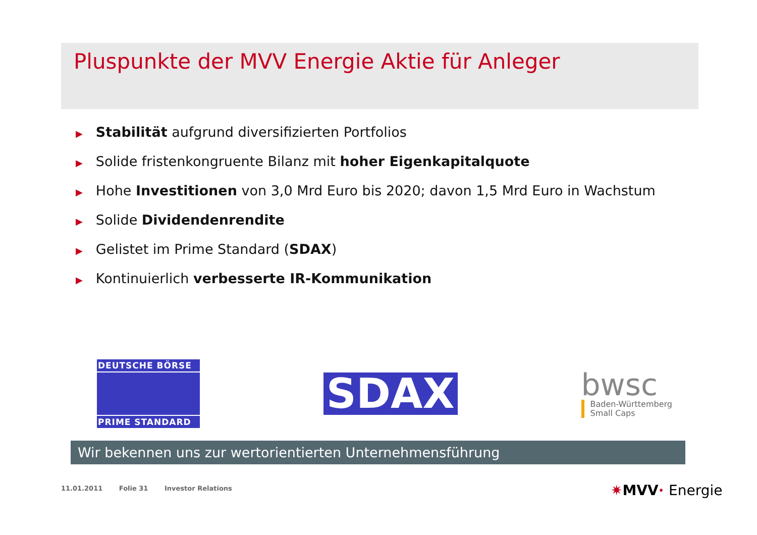Pluspunkte der MVV Energie Aktie für Anleger
▶ Stabilität aufgrund diversifizierten Portfolios
▶ Solide fristenkongruente Bilanz mit hoher Eigenkapitalquote
▶ Hohe Investitionen von 3,0 Mrd Euro bis 2020; davon 1,5 Mrd Euro in Wachstum
▶ Solide Dividendenrendite
▶ Gelistet im Prime Standard (SDAX)
▶ Kontinuierlich verbesserte IR-Kommunikation
DEUTSCHE BÖRSE
PRIME STANDARD
SDAX
bwsc
Baden-Württemberg
Small Caps
Wir bekennen uns zur wertorientierten Unternehmensführung
11.01.2011 Folie 31 Investor Relations
✷MVV· Energie